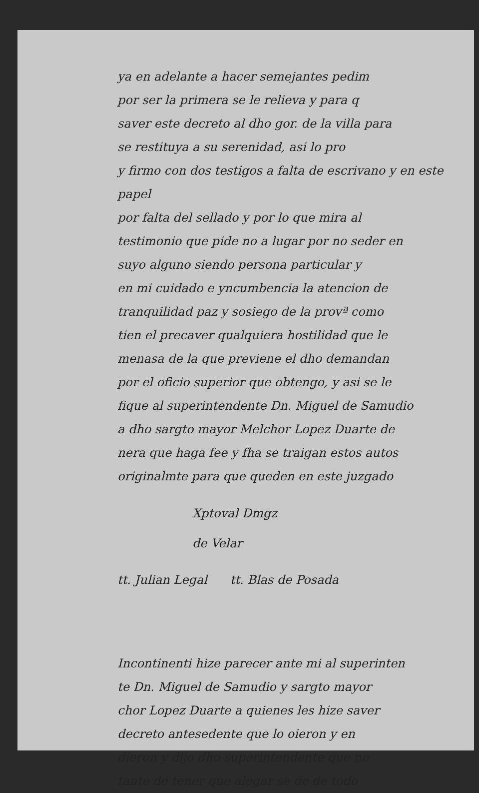ya en adelante a hacer semejantes pedim
por ser la primera se le relieva y para q
saver este decreto al dho gor. de la villa para
se restituya a su serenidad, asi lo pro
y firmo con dos testigos a falta de escrivano y en este papel
por falta del sellado y por lo que mira al
testimonio que pide no a lugar por no seder en
suyo alguno siendo persona particular y
en mi cuidado e yncumbencia la atencion de
tranquilidad paz y sosiego de la provª como
tien el precaver qualquiera hostilidad que le
menasa de la que previene el dho demandan
por el oficio superior que obtengo, y asi se le
fique al superintendente Dn. Miguel de Samudio
a dho sargto mayor Melchor Lopez Duarte de
nera que haga fee y fha se traigan estos autos
originalmte para que queden en este juzgado
Xptoval Dmgz
de Velar
tt. Julian Legal tt. Blas de Posada
Incontinenti hize parecer ante mi al superinten
te Dn. Miguel de Samudio y sargto mayor
chor Lopez Duarte a quienes les hize saver
decreto antesedente que lo oieron y en
dieron y dijo dho superintendente que no
tante de tener que alegar se de de todo